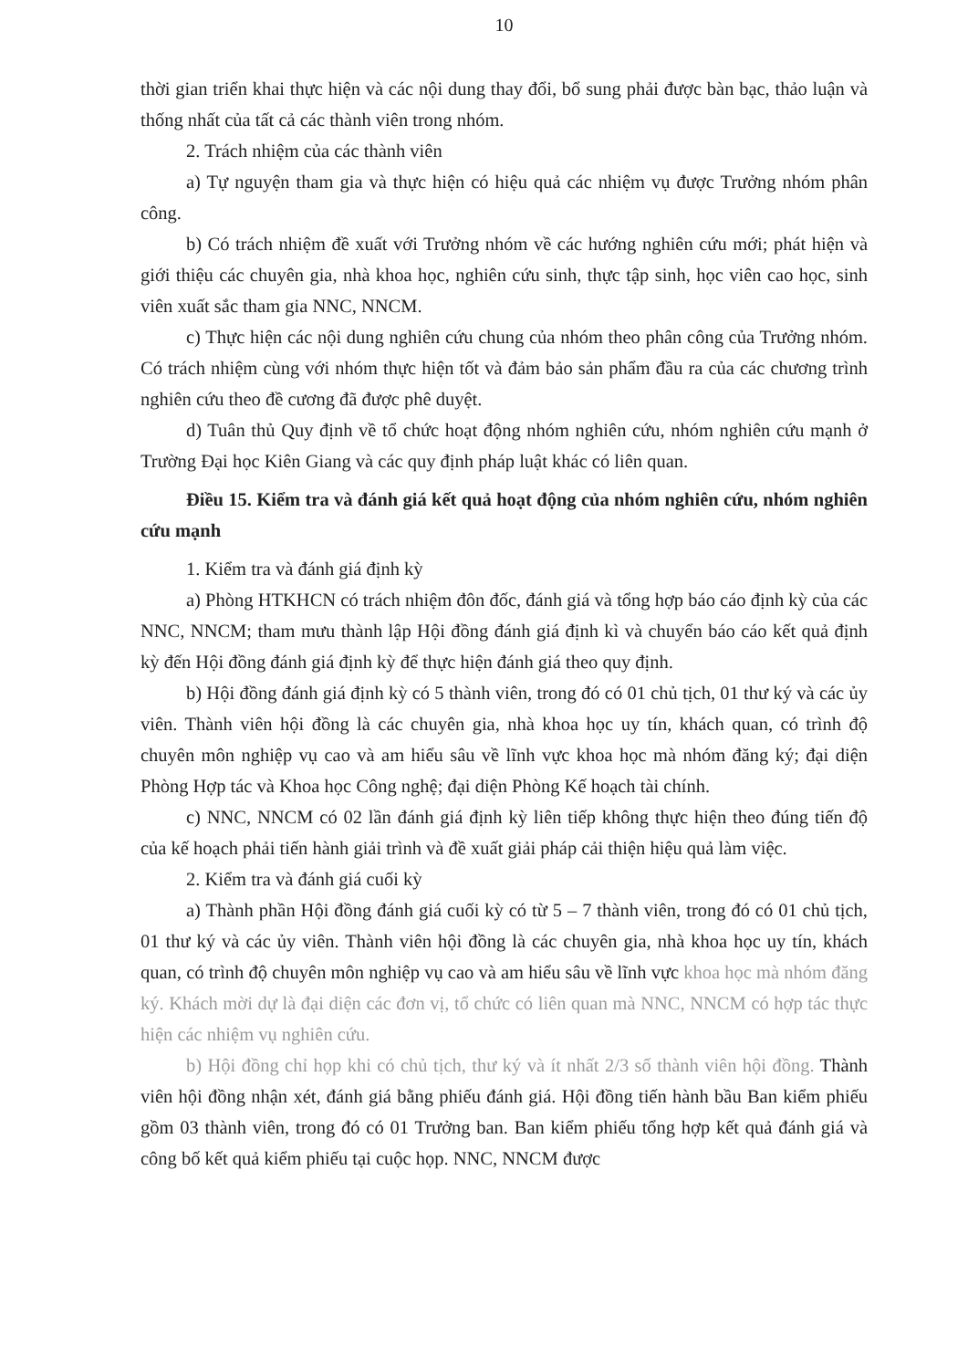10
thời gian triển khai thực hiện và các nội dung thay đổi, bổ sung phải được bàn bạc, thảo luận và thống nhất của tất cả các thành viên trong nhóm.
2. Trách nhiệm của các thành viên
a) Tự nguyện tham gia và thực hiện có hiệu quả các nhiệm vụ được Trưởng nhóm phân công.
b) Có trách nhiệm đề xuất với Trưởng nhóm về các hướng nghiên cứu mới; phát hiện và giới thiệu các chuyên gia, nhà khoa học, nghiên cứu sinh, thực tập sinh, học viên cao học, sinh viên xuất sắc tham gia NNC, NNCM.
c) Thực hiện các nội dung nghiên cứu chung của nhóm theo phân công của Trưởng nhóm. Có trách nhiệm cùng với nhóm thực hiện tốt và đảm bảo sản phẩm đầu ra của các chương trình nghiên cứu theo đề cương đã được phê duyệt.
d) Tuân thủ Quy định về tổ chức hoạt động nhóm nghiên cứu, nhóm nghiên cứu mạnh ở Trường Đại học Kiên Giang và các quy định pháp luật khác có liên quan.
Điều 15. Kiểm tra và đánh giá kết quả hoạt động của nhóm nghiên cứu, nhóm nghiên cứu mạnh
1. Kiểm tra và đánh giá định kỳ
a) Phòng HTKHCN có trách nhiệm đôn đốc, đánh giá và tổng hợp báo cáo định kỳ của các NNC, NNCM; tham mưu thành lập Hội đồng đánh giá định kì và chuyển báo cáo kết quả định kỳ đến Hội đồng đánh giá định kỳ để thực hiện đánh giá theo quy định.
b) Hội đồng đánh giá định kỳ có 5 thành viên, trong đó có 01 chủ tịch, 01 thư ký và các ủy viên. Thành viên hội đồng là các chuyên gia, nhà khoa học uy tín, khách quan, có trình độ chuyên môn nghiệp vụ cao và am hiểu sâu về lĩnh vực khoa học mà nhóm đăng ký; đại diện Phòng Hợp tác và Khoa học Công nghệ; đại diện Phòng Kế hoạch tài chính.
c) NNC, NNCM có 02 lần đánh giá định kỳ liên tiếp không thực hiện theo đúng tiến độ của kế hoạch phải tiến hành giải trình và đề xuất giải pháp cải thiện hiệu quả làm việc.
2. Kiểm tra và đánh giá cuối kỳ
a) Thành phần Hội đồng đánh giá cuối kỳ có từ 5 – 7 thành viên, trong đó có 01 chủ tịch, 01 thư ký và các ủy viên. Thành viên hội đồng là các chuyên gia, nhà khoa học uy tín, khách quan, có trình độ chuyên môn nghiệp vụ cao và am hiểu sâu về lĩnh vực khoa học mà nhóm đăng ký. Khách mời dự là đại diện các đơn vị, tổ chức có liên quan mà NNC, NNCM có hợp tác thực hiện các nhiệm vụ nghiên cứu.
b) Hội đồng chỉ họp khi có chủ tịch, thư ký và ít nhất 2/3 số thành viên hội đồng. Thành viên hội đồng nhận xét, đánh giá bằng phiếu đánh giá. Hội đồng tiến hành bầu Ban kiểm phiếu gồm 03 thành viên, trong đó có 01 Trưởng ban. Ban kiểm phiếu tổng hợp kết quả đánh giá và công bố kết quả kiểm phiếu tại cuộc họp. NNC, NNCM được